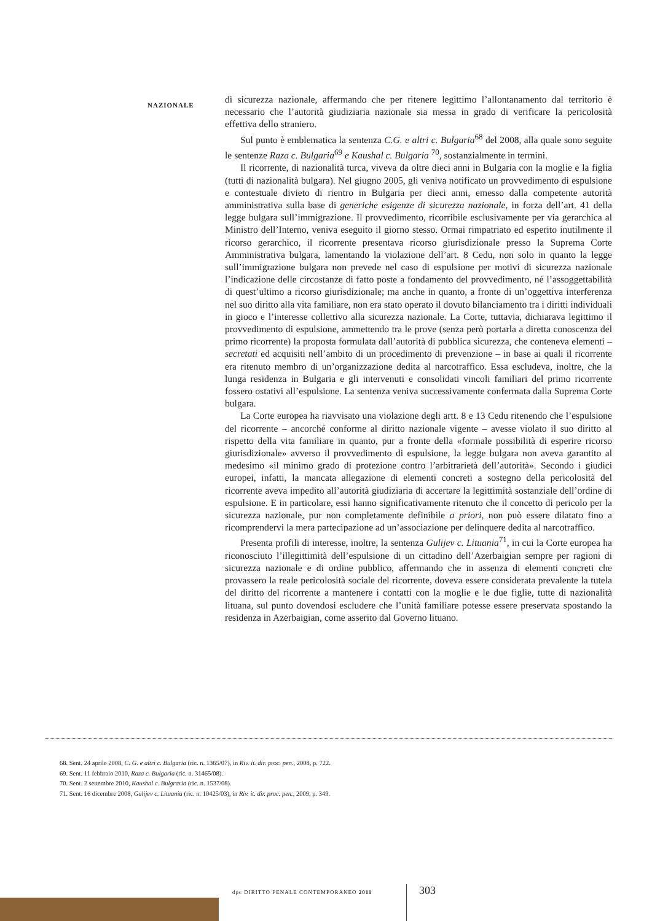NAZIONALE
di sicurezza nazionale, affermando che per ritenere legittimo l’allontanamento dal territorio è necessario che l’autorità giudiziaria nazionale sia messa in grado di verificare la pericolosità effettiva dello straniero.
Sul punto è emblematica la sentenza C.G. e altri c. Bulgaria<sup>68</sup> del 2008, alla quale sono seguite le sentenze Raza c. Bulgaria<sup>69</sup> e Kaushal c. Bulgaria <sup>70</sup>, sostanzialmente in termini.
Il ricorrente, di nazionalità turca, viveva da oltre dieci anni in Bulgaria con la moglie e la figlia (tutti di nazionalità bulgara). Nel giugno 2005, gli veniva notificato un provvedimento di espulsione e contestuale divieto di rientro in Bulgaria per dieci anni, emesso dalla competente autorità amministrativa sulla base di generiche esigenze di sicurezza nazionale, in forza dell’art. 41 della legge bulgara sull’immigrazione. Il provvedimento, ricorribile esclusivamente per via gerarchica al Ministro dell’Interno, veniva eseguito il giorno stesso. Ormai rimpatriato ed esperito inutilmente il ricorso gerarchico, il ricorrente presentava ricorso giurisdizionale presso la Suprema Corte Amministrativa bulgara, lamentando la violazione dell’art. 8 Cedu, non solo in quanto la legge sull’immigrazione bulgara non prevede nel caso di espulsione per motivi di sicurezza nazionale l’indicazione delle circostanze di fatto poste a fondamento del provvedimento, né l’assoggettabilità di quest’ultimo a ricorso giurisdizionale; ma anche in quanto, a fronte di un’oggettiva interferenza nel suo diritto alla vita familiare, non era stato operato il dovuto bilanciamento tra i diritti individuali in gioco e l’interesse collettivo alla sicurezza nazionale. La Corte, tuttavia, dichiarava legittimo il provvedimento di espulsione, ammettendo tra le prove (senza però portarla a diretta conoscenza del primo ricorrente) la proposta formulata dall’autorità di pubblica sicurezza, che conteneva elementi – secretati ed acquisiti nell’ambito di un procedimento di prevenzione – in base ai quali il ricorrente era ritenuto membro di un’organizzazione dedita al narcotraffico. Essa escludeva, inoltre, che la lunga residenza in Bulgaria e gli intervenuti e consolidati vincoli familiari del primo ricorrente fossero ostativi all’espulsione. La sentenza veniva successivamente confermata dalla Suprema Corte bulgara.
La Corte europea ha riavvisato una violazione degli artt. 8 e 13 Cedu ritenendo che l’espulsione del ricorrente – ancorché conforme al diritto nazionale vigente – avesse violato il suo diritto al rispetto della vita familiare in quanto, pur a fronte della «formale possibilità di esperire ricorso giurisdizionale» avverso il provvedimento di espulsione, la legge bulgara non aveva garantito al medesimo «il minimo grado di protezione contro l’arbitrarietà dell’autorità». Secondo i giudici europei, infatti, la mancata allegazione di elementi concreti a sostegno della pericolosità del ricorrente aveva impedito all’autorità giudiziaria di accertare la legittimità sostanziale dell’ordine di espulsione. E in particolare, essi hanno significativamente ritenuto che il concetto di pericolo per la sicurezza nazionale, pur non completamente definibile a priori, non può essere dilatato fino a ricomprendervi la mera partecipazione ad un’associazione per delinquere dedita al narcotraffico.
Presenta profili di interesse, inoltre, la sentenza Gulijev c. Lituania<sup>71</sup>, in cui la Corte europea ha riconosciuto l’illegittimità dell’espulsione di un cittadino dell’Azerbaigian sempre per ragioni di sicurezza nazionale e di ordine pubblico, affermando che in assenza di elementi concreti che provassero la reale pericolosità sociale del ricorrente, doveva essere considerata prevalente la tutela del diritto del ricorrente a mantenere i contatti con la moglie e le due figlie, tutte di nazionalità lituana, sul punto dovendosi escludere che l’unità familiare potesse essere preservata spostando la residenza in Azerbaigian, come asserito dal Governo lituano.
68. Sent. 24 aprile 2008, C. G. e altri c. Bulgaria (ric. n. 1365/07), in Riv. it. dir. proc. pen., 2008, p. 722.
69. Sent. 11 febbraio 2010, Raza c. Bulgaria (ric. n. 31465/08).
70. Sent. 2 settembre 2010, Kaushal c. Bulgraria (ric. n. 1537/08).
71. Sent. 16 dicembre 2008, Gulijev c. Lituania (ric. n. 10425/03), in Riv. it. dir. proc. pen., 2009, p. 349.
dpc DIRITTO PENALE CONTEMPORANEO 2011
303